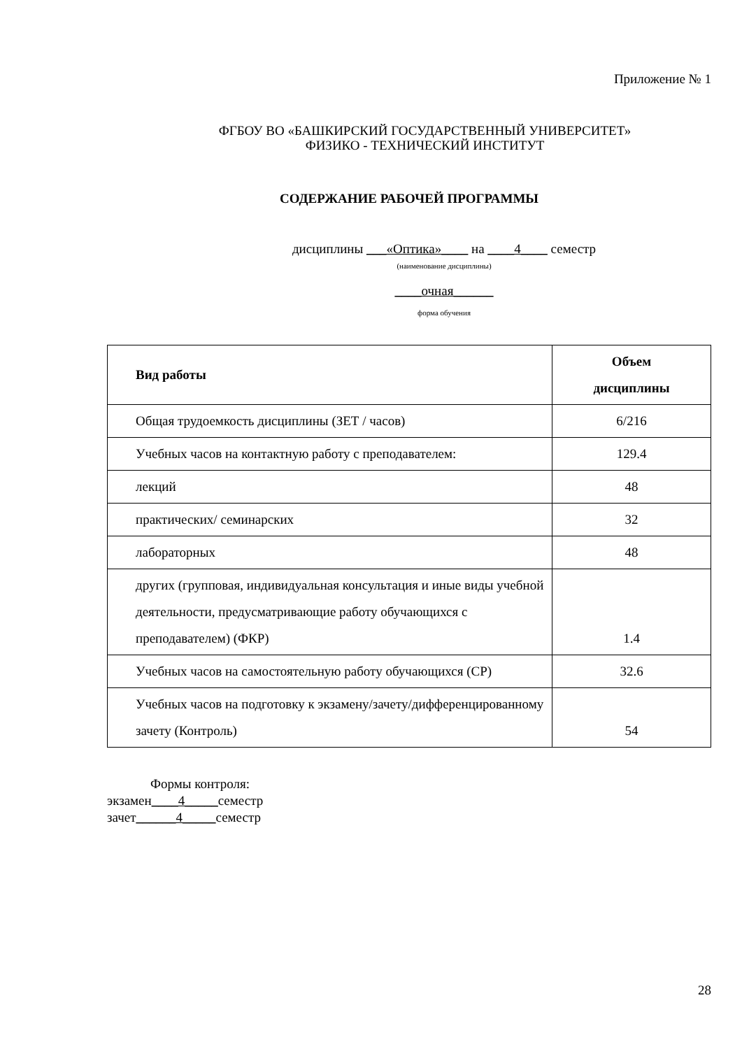Приложение № 1
ФГБОУ ВО «БАШКИРСКИЙ ГОСУДАРСТВЕННЫЙ УНИВЕРСИТЕТ»
ФИЗИКО - ТЕХНИЧЕСКИЙ ИНСТИТУТ
СОДЕРЖАНИЕ РАБОЧЕЙ ПРОГРАММЫ
дисциплины ___«Оптика»____ на ____4____ семестр
(наименование дисциплины)
____очная______
форма обучения
| Вид работы | Объем дисциплины |
| --- | --- |
| Общая трудоемкость дисциплины (ЗЕТ / часов) | 6/216 |
| Учебных часов на контактную работу с преподавателем: | 129.4 |
| лекций | 48 |
| практических/ семинарских | 32 |
| лабораторных | 48 |
| других (групповая, индивидуальная консультация и иные виды учебной деятельности, предусматривающие работу обучающихся с преподавателем) (ФКР) | 1.4 |
| Учебных часов на самостоятельную работу обучающихся (СР) | 32.6 |
| Учебных часов на подготовку к экзамену/зачету/дифференцированному зачету (Контроль) | 54 |
Формы контроля:
экзамен____4_____семестр
зачет______4_____семестр
28